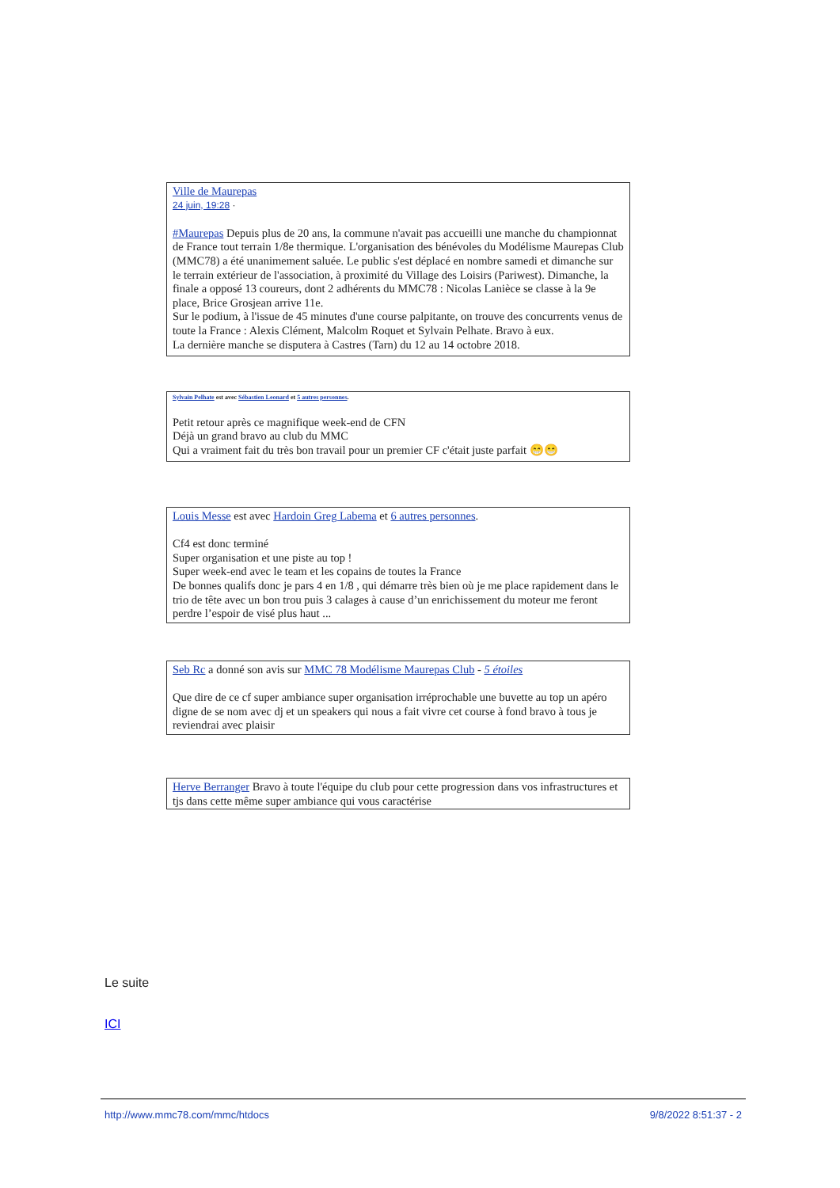Ville de Maurepas
24 juin, 19:28 ·
#Maurepas Depuis plus de 20 ans, la commune n'avait pas accueilli une manche du championnat de France tout terrain 1/8e thermique. L'organisation des bénévoles du Modélisme Maurepas Club (MMC78) a été unanimement saluée. Le public s'est déplacé en nombre samedi et dimanche sur le terrain extérieur de l'association, à proximité du Village des Loisirs (Pariwest). Dimanche, la finale a opposé 13 coureurs, dont 2 adhérents du MMC78 : Nicolas Lanièce se classe à la 9e place, Brice Grosjean arrive 11e.
Sur le podium, à l'issue de 45 minutes d'une course palpitante, on trouve des concurrents venus de toute la France : Alexis Clément, Malcolm Roquet et Sylvain Pelhate. Bravo à eux.
La dernière manche se disputera à Castres (Tarn) du 12 au 14 octobre 2018.
Sylvain Pelhate est avec Sébastien Leonard et 5 autres personnes.
Petit retour après ce magnifique week-end de CFN
Déjà un grand bravo au club du MMC
Qui a vraiment fait du très bon travail pour un premier CF c'était juste parfait 😁😁
Louis Messe est avec Hardoin Greg Labema et 6 autres personnes.
Cf4 est donc terminé
Super organisation et une piste au top !
Super week-end avec le team et les copains de toutes la France
De bonnes qualifs donc je pars 4 en 1/8 , qui démarre très bien où je me place rapidement dans le trio de tête avec un bon trou puis 3 calages à cause d’un enrichissement du moteur me feront perdre l’espoir de visé plus haut ...
Seb Rc a donné son avis sur MMC 78 Modélisme Maurepas Club - 5 étoiles
Que dire de ce cf super ambiance super organisation irréprochable une buvette au top un apéro digne de se nom avec dj et un speakers qui nous a fait vivre cet course à fond bravo à tous je reviendrai avec plaisir
Herve Berranger Bravo à toute l'équipe du club pour cette progression dans vos infrastructures et tjs dans cette même super ambiance qui vous caractérise
Le suite
ICI
http://www.mmc78.com/mmc/htdocs 9/8/2022 8:51:37 - 2